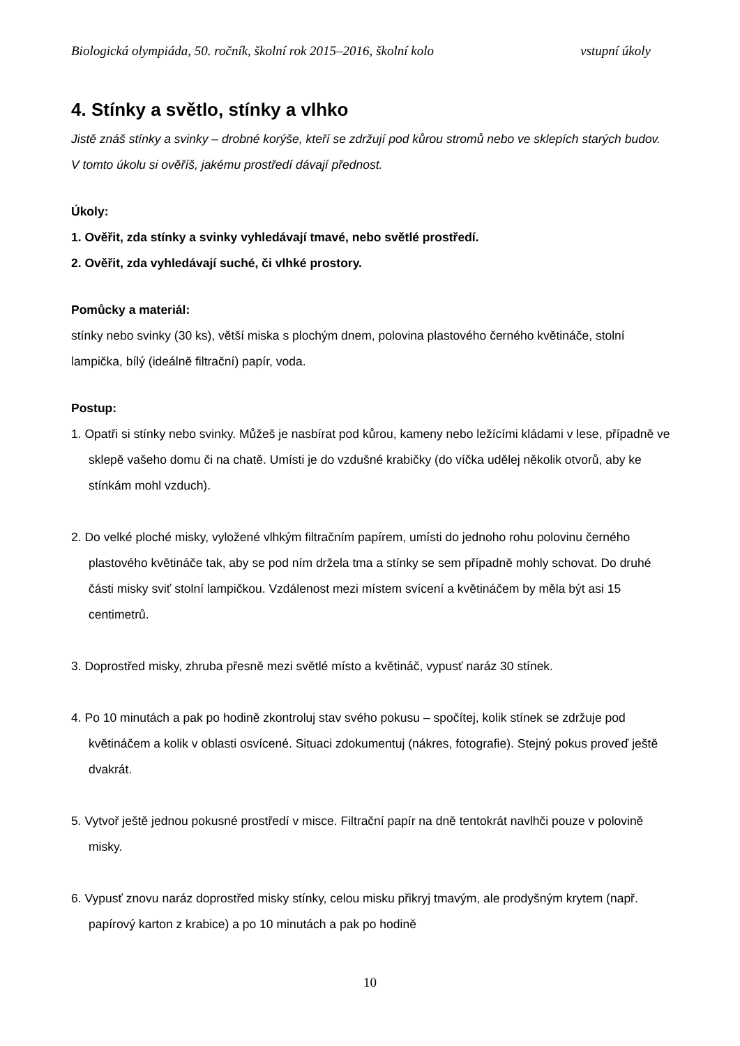Biologická olympiáda, 50. ročník, školní rok 2015–2016, školní kolo vstupní úkoly
4. Stínky a světlo, stínky a vlhko
Jistě znáš stínky a svinky – drobné korýše, kteří se zdržují pod kůrou stromů nebo ve sklepích starých budov. V tomto úkolu si ověříš, jakému prostředí dávají přednost.
Úkoly:
1. Ověřit, zda stínky a svinky vyhledávají tmavé, nebo světlé prostředí.
2. Ověřit, zda vyhledávají suché, či vlhké prostory.
Pomůcky a materiál:
stínky nebo svinky (30 ks), větší miska s plochým dnem, polovina plastového černého květináče, stolní lampička, bílý (ideálně filtrační) papír, voda.
Postup:
1. Opatři si stínky nebo svinky. Můžeš je nasbírat pod kůrou, kameny nebo ležícími kládami v lese, případně ve sklepě vašeho domu či na chatě. Umísti je do vzdušné krabičky (do víčka udělej několik otvorů, aby ke stínkám mohl vzduch).
2. Do velké ploché misky, vyložené vlhkým filtračním papírem, umísti do jednoho rohu polovinu černého plastového květináče tak, aby se pod ním držela tma a stínky se sem případně mohly schovat. Do druhé části misky sviť stolní lampičkou. Vzdálenost mezi místem svícení a květináčem by měla být asi 15 centimetrů.
3. Doprostřed misky, zhruba přesně mezi světlé místo a květináč, vypusť naráz 30 stínek.
4. Po 10 minutách a pak po hodině zkontroluj stav svého pokusu – spočítej, kolik stínek se zdržuje pod květináčem a kolik v oblasti osvícené. Situaci zdokumentuj (nákres, fotografie). Stejný pokus proveď ještě dvakrát.
5. Vytvoř ještě jednou pokusné prostředí v misce. Filtrační papír na dně tentokrát navlhči pouze v polovině misky.
6. Vypusť znovu naráz doprostřed misky stínky, celou misku přikryj tmavým, ale prodyšným krytem (např. papírový karton z krabice) a po 10 minutách a pak po hodině
10